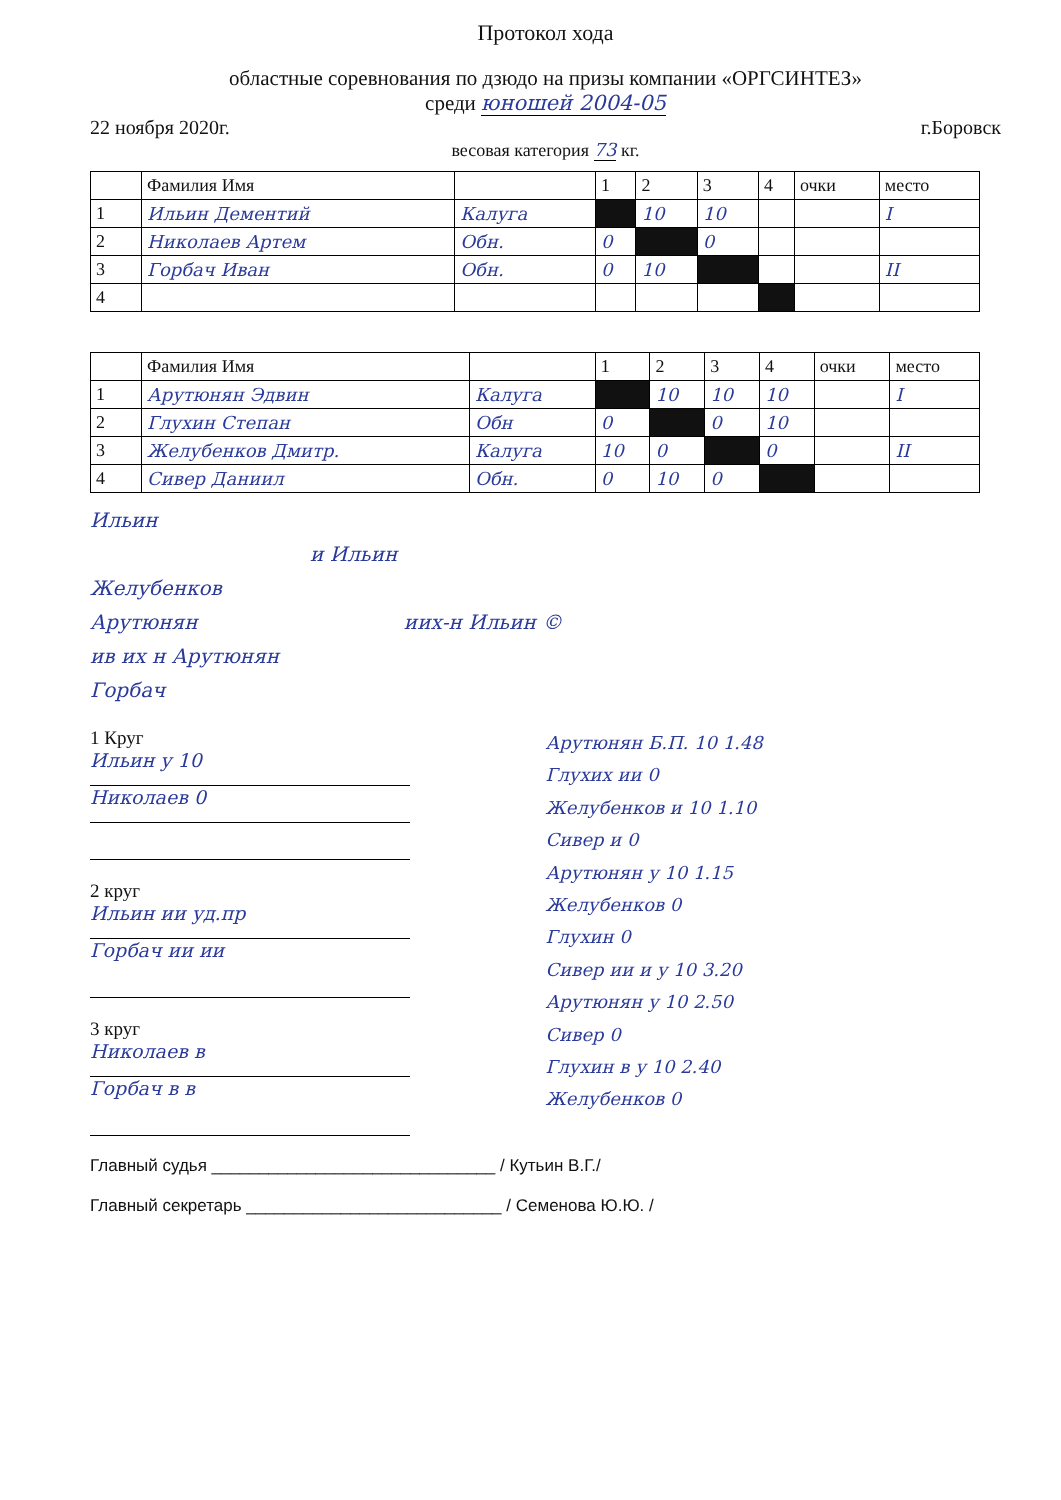Протокол хода
областные соревнования по дзюдо на призы компании «ОРГСИНТЕЗ»
среди юношей 2004-05
22 ноября 2020г. г.Боровск
весовая категория 73 кг.
| | Фамилия Имя | | 1 | 2 | 3 | 4 | очки | место |
| 1 | Ильин Дементий | Калуга | | 10 | 10 | | | I |
| 2 | Николаев Артем | Обн. | 0 | | 0 | | | |
| 3 | Горбач Иван | Обн. | 0 | 10 | | | | II |
| 4 | | | | | | | | |
| | Фамилия Имя | | 1 | 2 | 3 | 4 | очки | место |
| 1 | Арутюнян Эдвин | Калуга | | 10 | 10 | 10 | | I |
| 2 | Глухин Степан | Обн | 0 | | 0 | 10 | | |
| 3 | Желубенков Дмитр. | Калуга | 10 | 0 | | 0 | | II |
| 4 | Сивер Даниил | Обн. | 0 | 10 | 0 | | | |
Ильин
и Ильин
Желубенков
Арутюнян иих-н Ильин ©
ив их н Арутюнян
Горбач
1 Круг
Ильин у 10
Николаев 0
2 круг
Ильин ии уд.пр
Горбач ии ии
3 круг
Николаев в
Горбач в в
Арутюнян Б.П. 10 1.48
Глухих ии 0
Желубенков и 10 1.10
Сивер и 0
Арутюнян у 10 1.15
Желубенков 0
Глухин 0
Сивер ии и у 10 3.20
Арутюнян у 10 2.50
Сивер 0
Глухин в у 10 2.40
Желубенков 0
Главный судья ______________________________ / Кутьин В.Г./
Главный секретарь ___________________________ / Семенова Ю.Ю. /